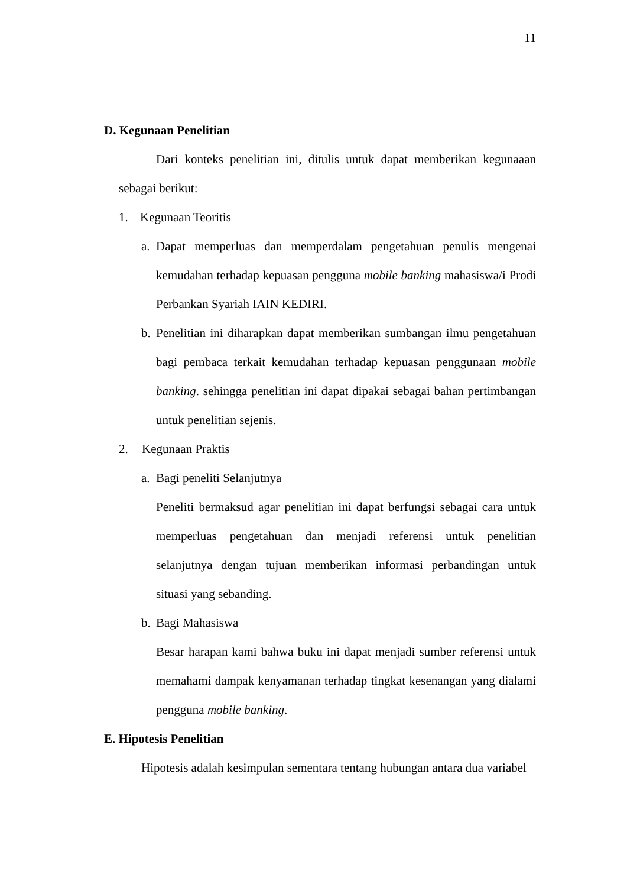11
D. Kegunaan Penelitian
Dari konteks penelitian ini, ditulis untuk dapat memberikan kegunaaan sebagai berikut:
1. Kegunaan Teoritis
a.
Dapat memperluas dan memperdalam pengetahuan penulis mengenai kemudahan terhadap kepuasan pengguna mobile banking mahasiswa/i Prodi Perbankan Syariah IAIN KEDIRI.
b.
Penelitian ini diharapkan dapat memberikan sumbangan ilmu pengetahuan bagi pembaca terkait kemudahan terhadap kepuasan penggunaan mobile banking. sehingga penelitian ini dapat dipakai sebagai bahan pertimbangan untuk penelitian sejenis.
2. Kegunaan Praktis
a. Bagi peneliti Selanjutnya
Peneliti bermaksud agar penelitian ini dapat berfungsi sebagai cara untuk memperluas pengetahuan dan menjadi referensi untuk penelitian selanjutnya dengan tujuan memberikan informasi perbandingan untuk situasi yang sebanding.
b. Bagi Mahasiswa
Besar harapan kami bahwa buku ini dapat menjadi sumber referensi untuk memahami dampak kenyamanan terhadap tingkat kesenangan yang dialami pengguna mobile banking.
E. Hipotesis Penelitian
Hipotesis adalah kesimpulan sementara tentang hubungan antara dua variabel